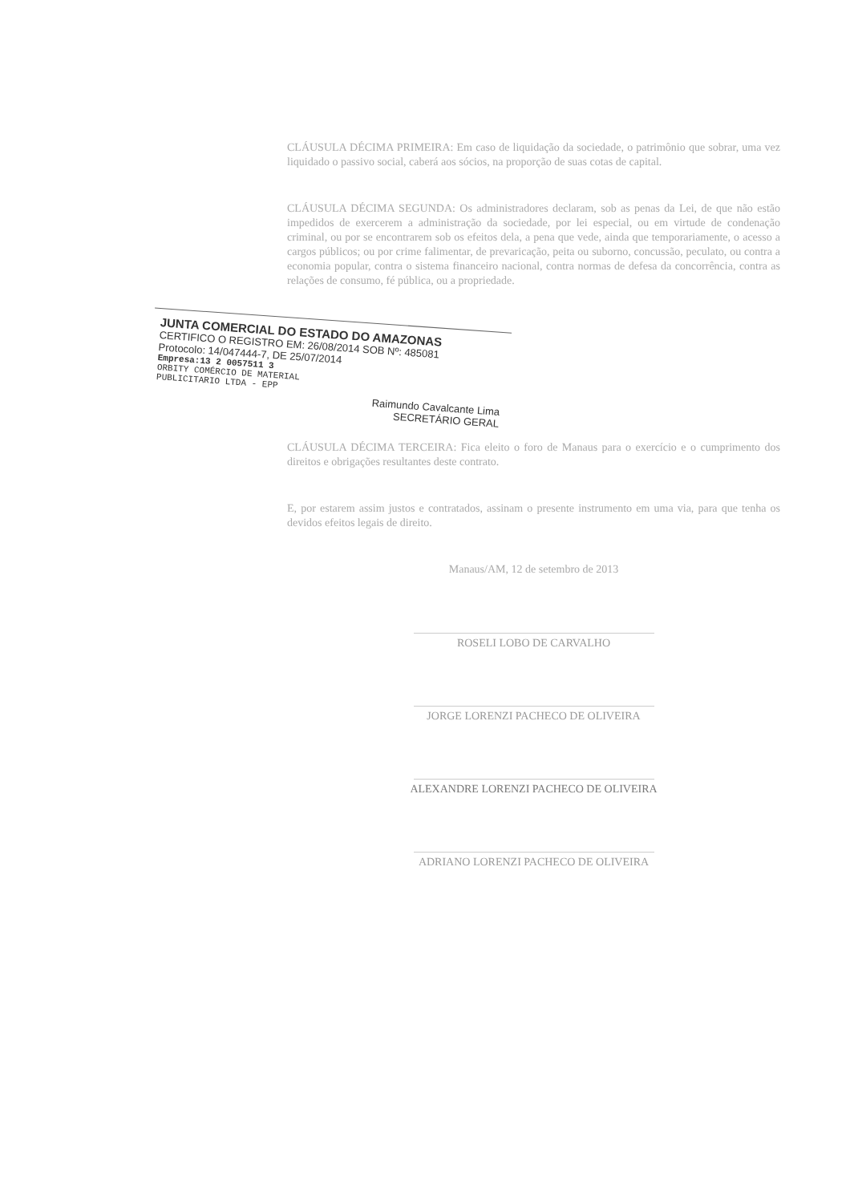CLÁUSULA DÉCIMA PRIMEIRA: Em caso de liquidação da sociedade, o patrimônio que sobrar, uma vez liquidado o passivo social, caberá aos sócios, na proporção de suas cotas de capital.
CLÁUSULA DÉCIMA SEGUNDA: Os administradores declaram, sob as penas da Lei, de que não estão impedidos de exercerem a administração da sociedade, por lei especial, ou em virtude de condenação criminal, ou por se encontrarem sob os efeitos dela, a pena que vede, ainda que temporariamente, o acesso a cargos públicos; ou por crime falimentar, de prevaricação, peita ou suborno, concussão, peculato, ou contra a economia popular, contra o sistema financeiro nacional, contra normas de defesa da concorrência, contra as relações de consumo, fé pública, ou a propriedade.
JUNTA COMERCIAL DO ESTADO DO AMAZONAS
CERTIFICO O REGISTRO EM: 26/08/2014 SOB Nº: 485081
Protocolo: 14/047444-7, DE 25/07/2014
Empresa:13 2 0057511 3
ORBITY COMÉRCIO DE MATERIAL
PUBLICITARIO LTDA - EPP
Raimundo Cavalcante Lima
SECRETÁRIO GERAL
CLÁUSULA DÉCIMA TERCEIRA: Fica eleito o foro de Manaus para o exercício e o cumprimento dos direitos e obrigações resultantes deste contrato.
E, por estarem assim justos e contratados, assinam o presente instrumento em uma via, para que tenha os devidos efeitos legais de direito.
Manaus/AM, 12 de setembro de 2013
ROSELI LOBO DE CARVALHO
JORGE LORENZI PACHECO DE OLIVEIRA
ALEXANDRE LORENZI PACHECO DE OLIVEIRA
ADRIANO LORENZI PACHECO DE OLIVEIRA